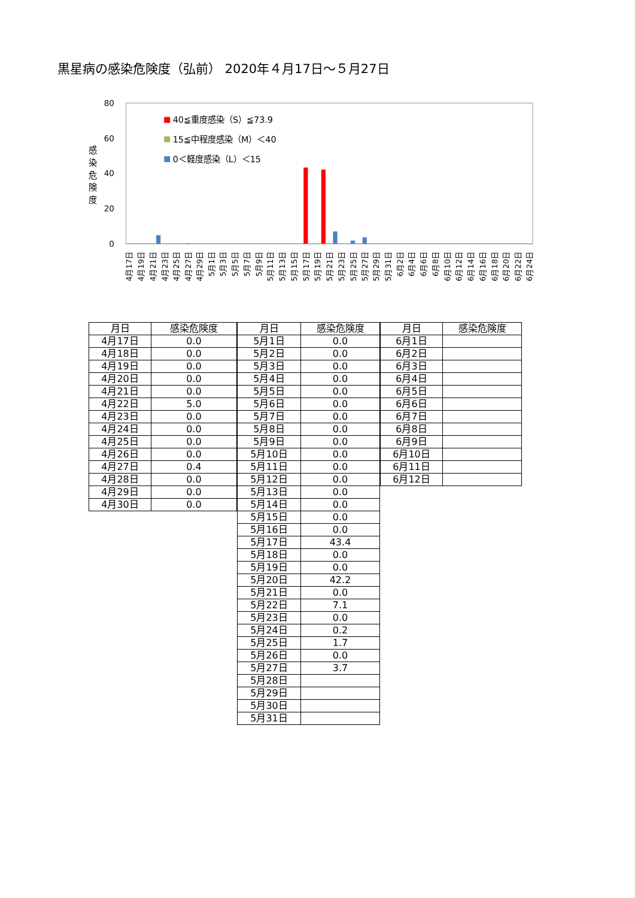黒星病の感染危険度（弘前） 2020年４月17日～５月27日
80
60
40
20
0
感
染
危
険
度
40≦重度感染（S）≦73.9
15≦中程度感染（M）＜40
0＜軽度感染（L）＜15
4月17日
4月19日
4月21日
4月23日
4月25日
4月27日
4月29日
5月1日
5月3日
5月5日
5月7日
5月9日
5月11日
5月13日
5月15日
5月17日
5月19日
5月21日
5月23日
5月25日
5月27日
5月29日
5月31日
6月2日
6月4日
6月6日
6月8日
6月10日
6月12日
6月14日
6月16日
6月18日
6月20日
6月22日
6月24日
| 月日 | 感染危険度 |
| --- | --- |
| 4月17日 | 0.0 |
| 4月18日 | 0.0 |
| 4月19日 | 0.0 |
| 4月20日 | 0.0 |
| 4月21日 | 0.0 |
| 4月22日 | 5.0 |
| 4月23日 | 0.0 |
| 4月24日 | 0.0 |
| 4月25日 | 0.0 |
| 4月26日 | 0.0 |
| 4月27日 | 0.4 |
| 4月28日 | 0.0 |
| 4月29日 | 0.0 |
| 4月30日 | 0.0 |
| 月日 | 感染危険度 |
| --- | --- |
| 5月1日 | 0.0 |
| 5月2日 | 0.0 |
| 5月3日 | 0.0 |
| 5月4日 | 0.0 |
| 5月5日 | 0.0 |
| 5月6日 | 0.0 |
| 5月7日 | 0.0 |
| 5月8日 | 0.0 |
| 5月9日 | 0.0 |
| 5月10日 | 0.0 |
| 5月11日 | 0.0 |
| 5月12日 | 0.0 |
| 5月13日 | 0.0 |
| 5月14日 | 0.0 |
| 5月15日 | 0.0 |
| 5月16日 | 0.0 |
| 5月17日 | 43.4 |
| 5月18日 | 0.0 |
| 5月19日 | 0.0 |
| 5月20日 | 42.2 |
| 5月21日 | 0.0 |
| 5月22日 | 7.1 |
| 5月23日 | 0.0 |
| 5月24日 | 0.2 |
| 5月25日 | 1.7 |
| 5月26日 | 0.0 |
| 5月27日 | 3.7 |
| 5月28日 | |
| 5月29日 | |
| 5月30日 | |
| 5月31日 | |
| 月日 | 感染危険度 |
| --- | --- |
| 6月1日 | |
| 6月2日 | |
| 6月3日 | |
| 6月4日 | |
| 6月5日 | |
| 6月6日 | |
| 6月7日 | |
| 6月8日 | |
| 6月9日 | |
| 6月10日 | |
| 6月11日 | |
| 6月12日 | |